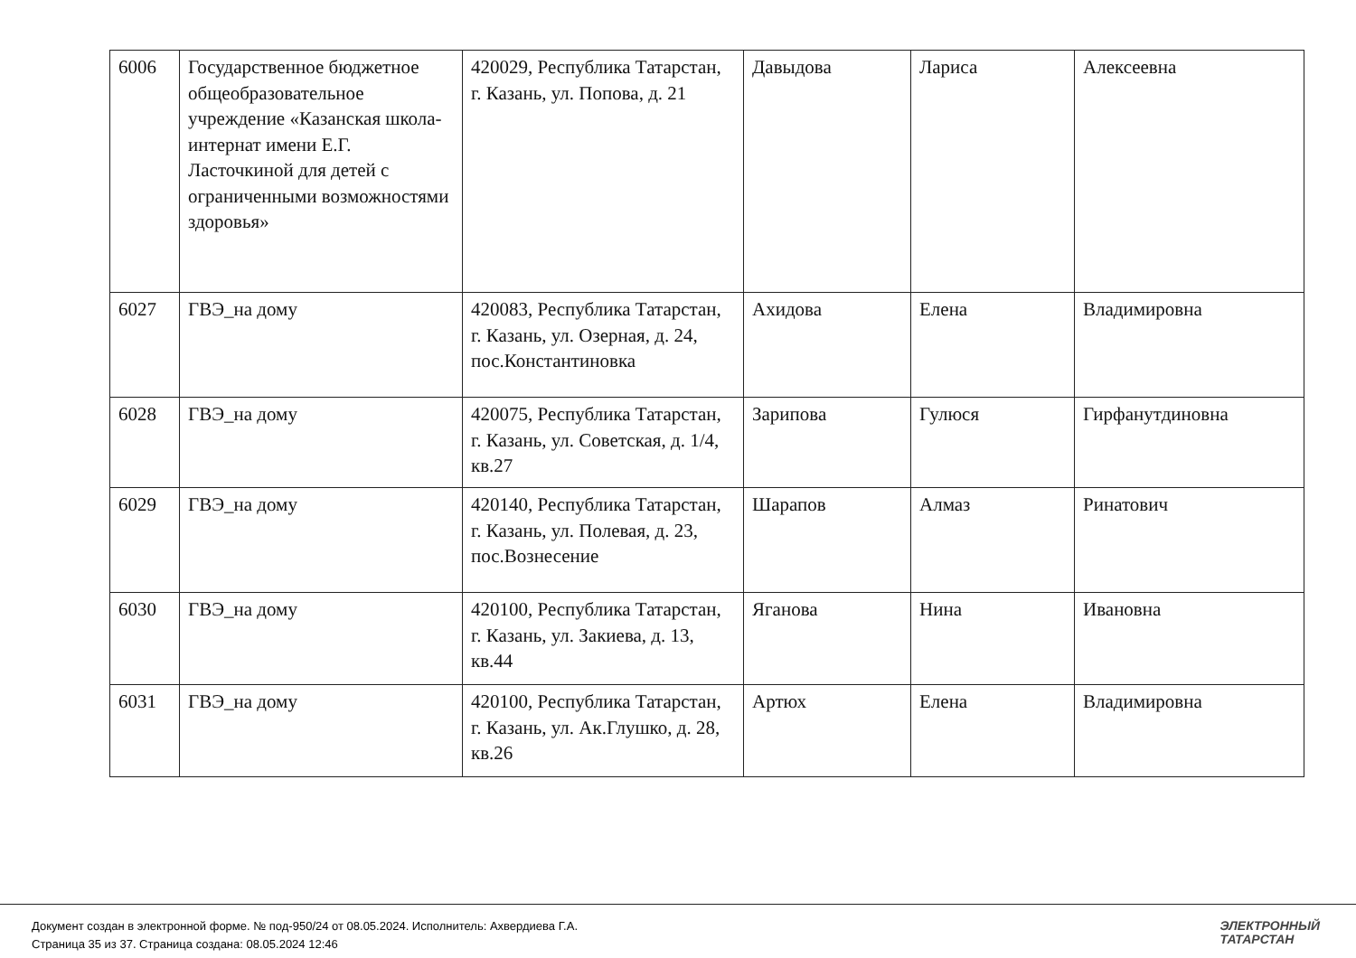| 6006 | Государственное бюджетное общеобразовательное учреждение «Казанская школа-интернат имени Е.Г. Ласточкиной для детей с ограниченными возможностями здоровья» | 420029, Республика Татарстан, г. Казань, ул. Попова, д. 21 | Давыдова | Лариса | Алексеевна |
| 6027 | ГВЭ_на дому | 420083, Республика Татарстан, г. Казань, ул. Озерная, д. 24, пос.Константиновка | Ахидова | Елена | Владимировна |
| 6028 | ГВЭ_на дому | 420075, Республика Татарстан, г. Казань, ул. Советская, д. 1/4, кв.27 | Зарипова | Гулюся | Гирфанутдиновна |
| 6029 | ГВЭ_на дому | 420140, Республика Татарстан, г. Казань, ул. Полевая, д. 23, пос.Вознесение | Шарапов | Алмаз | Ринатович |
| 6030 | ГВЭ_на дому | 420100, Республика Татарстан, г. Казань, ул. Закиева, д. 13, кв.44 | Яганова | Нина | Ивановна |
| 6031 | ГВЭ_на дому | 420100, Республика Татарстан, г. Казань, ул. Ак.Глушко, д. 28, кв.26 | Артюх | Елена | Владимировна |
Документ создан в электронной форме. № под-950/24 от 08.05.2024. Исполнитель: Ахвердиева Г.А.
Страница 35 из 37. Страница создана: 08.05.2024 12:46
ЭЛЕКТРОННЫЙ
ТАТАРСТАН